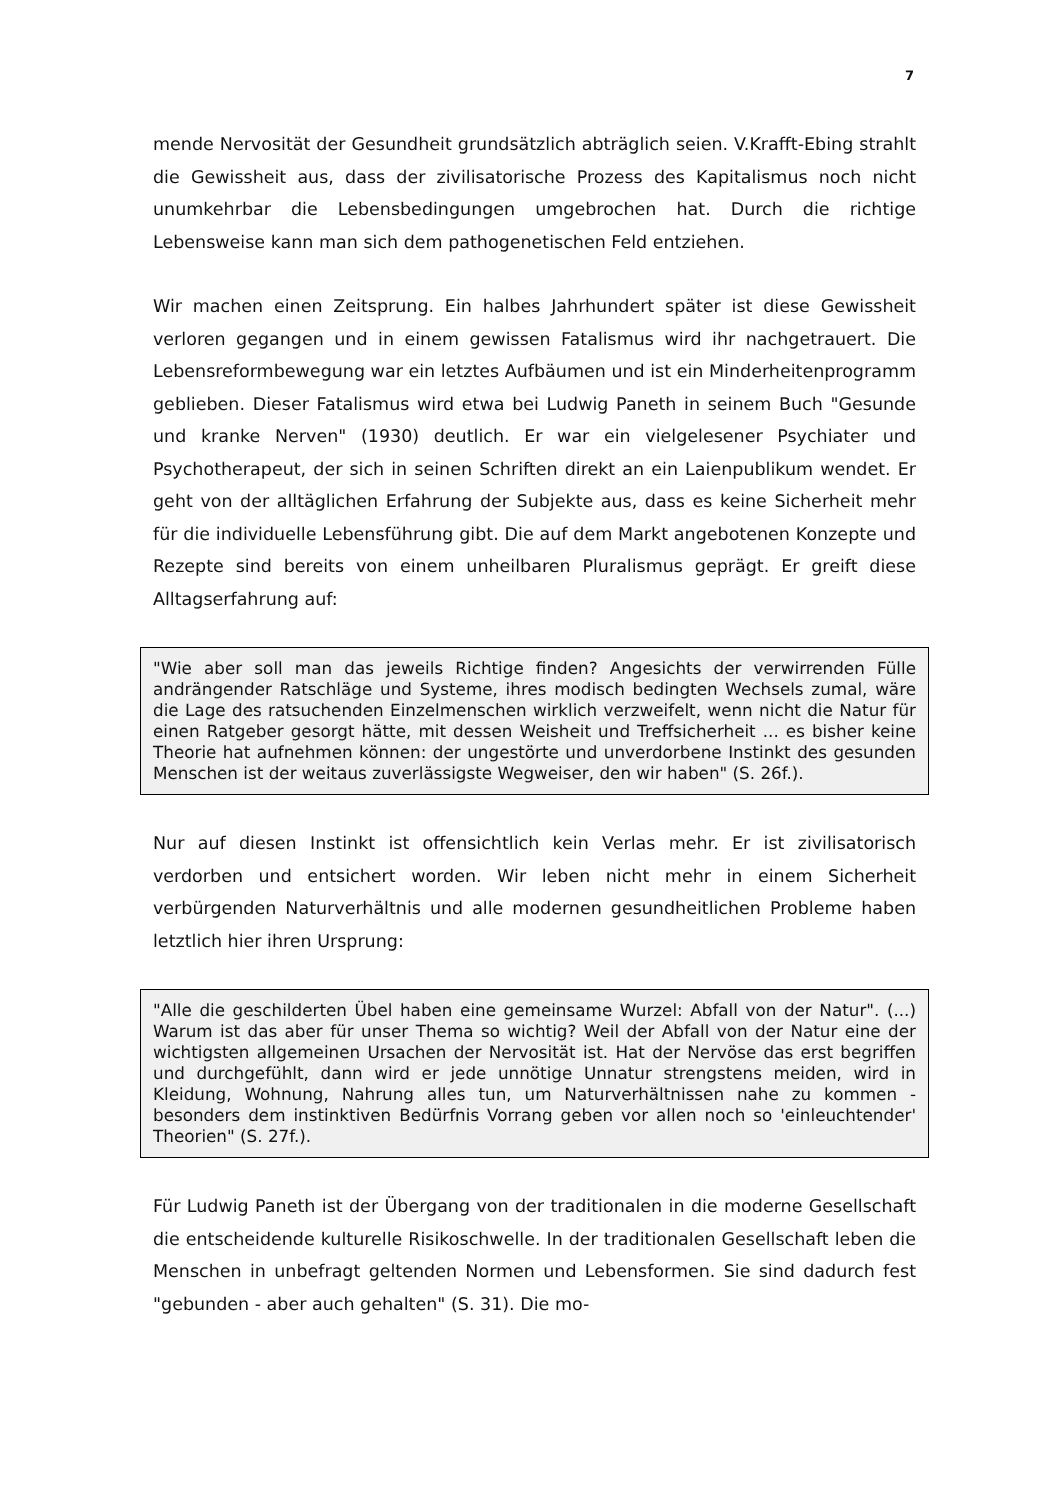7
mende Nervosität der Gesundheit grundsätzlich abträglich seien. V.Krafft-Ebing strahlt die Gewissheit aus, dass der zivilisatorische Prozess des Kapitalismus noch nicht unumkehrbar die Lebensbedingungen umgebrochen hat. Durch die richtige Lebensweise kann man sich dem pathogenetischen Feld entziehen.
Wir machen einen Zeitsprung. Ein halbes Jahrhundert später ist diese Gewissheit verloren gegangen und in einem gewissen Fatalismus wird ihr nachgetrauert. Die Lebensreformbewegung war ein letztes Aufbäumen und ist ein Minderheitenprogramm geblieben. Dieser Fatalismus wird etwa bei Ludwig Paneth in seinem Buch "Gesunde und kranke Nerven" (1930) deutlich. Er war ein vielgelesener Psychiater und Psychotherapeut, der sich in seinen Schriften direkt an ein Laienpublikum wendet. Er geht von der alltäglichen Erfahrung der Subjekte aus, dass es keine Sicherheit mehr für die individuelle Lebensführung gibt. Die auf dem Markt angebotenen Konzepte und Rezepte sind bereits von einem unheilbaren Pluralismus geprägt. Er greift diese Alltagserfahrung auf:
"Wie aber soll man das jeweils Richtige finden? Angesichts der verwirrenden Fülle andrängender Ratschläge und Systeme, ihres modisch bedingten Wechsels zumal, wäre die Lage des ratsuchenden Einzelmenschen wirklich verzweifelt, wenn nicht die Natur für einen Ratgeber gesorgt hätte, mit dessen Weisheit und Treffsicherheit ... es bisher keine Theorie hat aufnehmen können: der ungestörte und unverdorbene Instinkt des gesunden Menschen ist der weitaus zuverlässigste Wegweiser, den wir haben" (S. 26f.).
Nur auf diesen Instinkt ist offensichtlich kein Verlas mehr. Er ist zivilisatorisch verdorben und entsichert worden. Wir leben nicht mehr in einem Sicherheit verbürgenden Naturverhältnis und alle modernen gesundheitlichen Probleme haben letztlich hier ihren Ursprung:
"Alle die geschilderten Übel haben eine gemeinsame Wurzel: Abfall von der Natur". (...) Warum ist das aber für unser Thema so wichtig? Weil der Abfall von der Natur eine der wichtigsten allgemeinen Ursachen der Nervosität ist. Hat der Nervöse das erst begriffen und durchgefühlt, dann wird er jede unnötige Unnatur strengstens meiden, wird in Kleidung, Wohnung, Nahrung alles tun, um Naturverhältnissen nahe zu kommen - besonders dem instinktiven Bedürfnis Vorrang geben vor allen noch so 'einleuchtender' Theorien" (S. 27f.).
Für Ludwig Paneth ist der Übergang von der traditionalen in die moderne Gesellschaft die entscheidende kulturelle Risikoschwelle. In der traditionalen Gesellschaft leben die Menschen in unbefragt geltenden Normen und Lebensformen. Sie sind dadurch fest "gebunden - aber auch gehalten" (S. 31). Die mo-